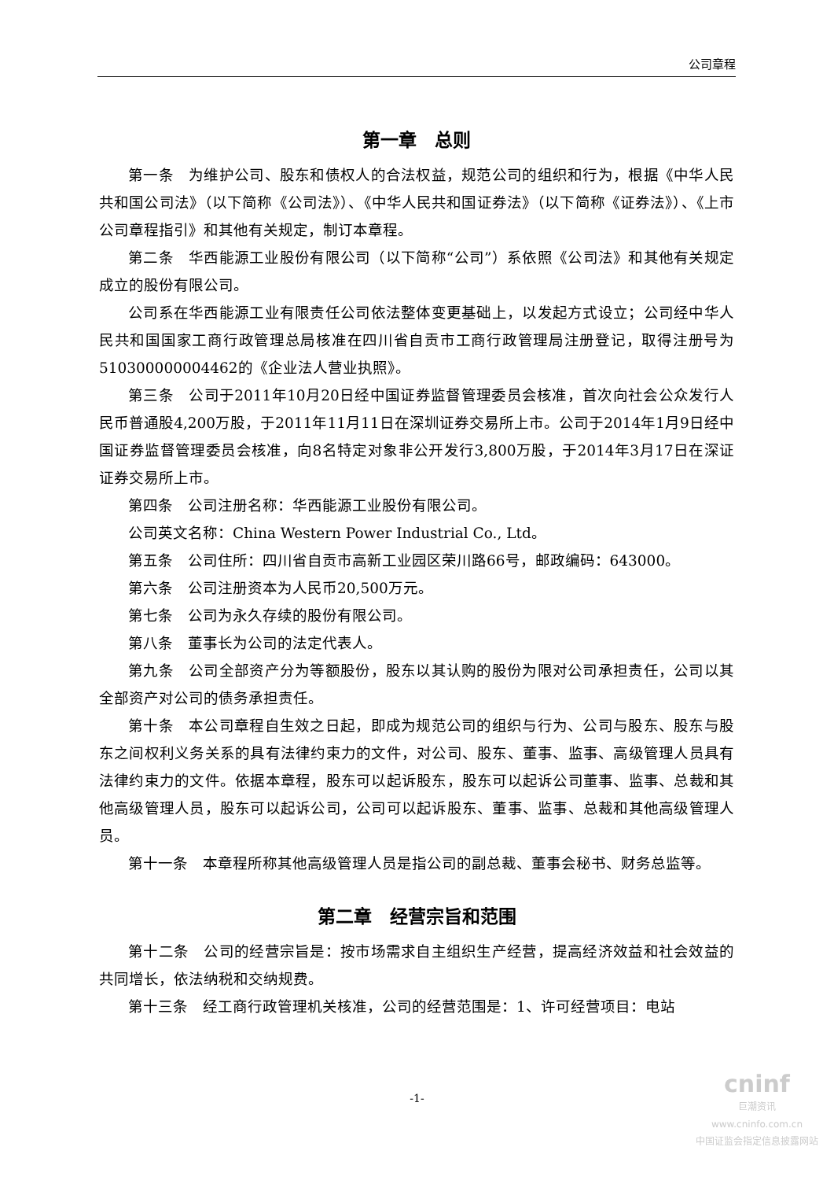公司章程
第一章　总则
第一条　为维护公司、股东和债权人的合法权益，规范公司的组织和行为，根据《中华人民共和国公司法》（以下简称《公司法》）、《中华人民共和国证券法》（以下简称《证券法》）、《上市公司章程指引》和其他有关规定，制订本章程。
第二条　华西能源工业股份有限公司（以下简称“公司”）系依照《公司法》和其他有关规定成立的股份有限公司。
公司系在华西能源工业有限责任公司依法整体变更基础上，以发起方式设立；公司经中华人民共和国国家工商行政管理总局核准在四川省自贡市工商行政管理局注册登记，取得注册号为510300000004462的《企业法人营业执照》。
第三条　公司于2011年10月20日经中国证券监督管理委员会核准，首次向社会公众发行人民币普通股4,200万股，于2011年11月11日在深圳证券交易所上市。公司于2014年1月9日经中国证券监督管理委员会核准，向8名特定对象非公开发行3,800万股，于2014年3月17日在深证证券交易所上市。
第四条　公司注册名称：华西能源工业股份有限公司。
公司英文名称：China Western Power Industrial Co., Ltd。
第五条　公司住所：四川省自贡市高新工业园区荣川路66号，邮政编码：643000。
第六条　公司注册资本为人民币20,500万元。
第七条　公司为永久存续的股份有限公司。
第八条　董事长为公司的法定代表人。
第九条　公司全部资产分为等额股份，股东以其认购的股份为限对公司承担责任，公司以其全部资产对公司的债务承担责任。
第十条　本公司章程自生效之日起，即成为规范公司的组织与行为、公司与股东、股东与股东之间权利义务关系的具有法律约束力的文件，对公司、股东、董事、监事、高级管理人员具有法律约束力的文件。依据本章程，股东可以起诉股东，股东可以起诉公司董事、监事、总裁和其他高级管理人员，股东可以起诉公司，公司可以起诉股东、董事、监事、总裁和其他高级管理人员。
第十一条　本章程所称其他高级管理人员是指公司的副总裁、董事会秘书、财务总监等。
第二章　经营宗旨和范围
第十二条　公司的经营宗旨是：按市场需求自主组织生产经营，提高经济效益和社会效益的共同增长，依法纳税和交纳规费。
第十三条　经工商行政管理机关核准，公司的经营范围是：1、许可经营项目：电站
-1-
cninf
巨潮资讯
www.cninfo.com.cn
中国证监会指定信息披露网站